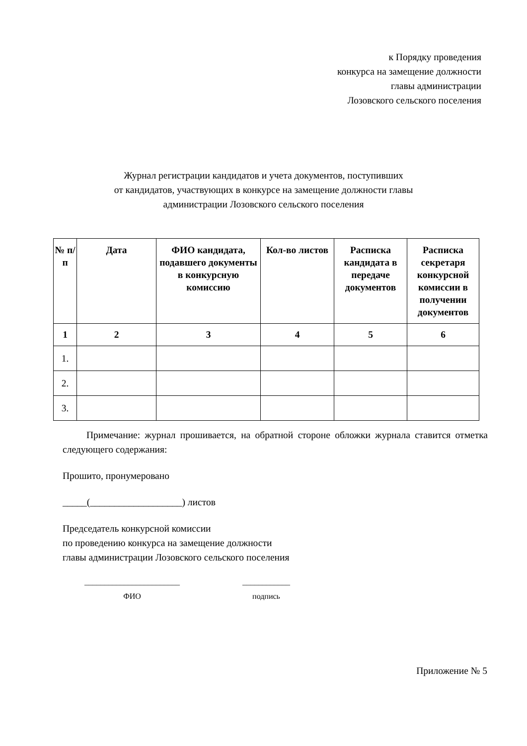к Порядку проведения
конкурса на замещение должности
главы администрации
Лозовского сельского поселения
Журнал регистрации кандидатов и учета документов, поступивших
от кандидатов, участвующих в конкурсе на замещение должности главы
администрации Лозовского сельского поселения
| № п/п | Дата | ФИО кандидата, подавшего документы в конкурсную комиссию | Кол-во листов | Расписка кандидата в передаче документов | Расписка секретаря конкурсной комиссии в получении документов |
| --- | --- | --- | --- | --- | --- |
| 1 | 2 | 3 | 4 | 5 | 6 |
| 1. | | | | | |
| 2. | | | | | |
| 3. | | | | | |
Примечание: журнал прошивается, на обратной стороне обложки журнала ставится отметка следующего содержания:
Прошито, пронумеровано
_____(___________________) листов
Председатель конкурсной комиссии
по проведению конкурса на замещение должности
главы администрации Лозовского сельского поселения
________________________
ФИО
____________
подпись
Приложение № 5